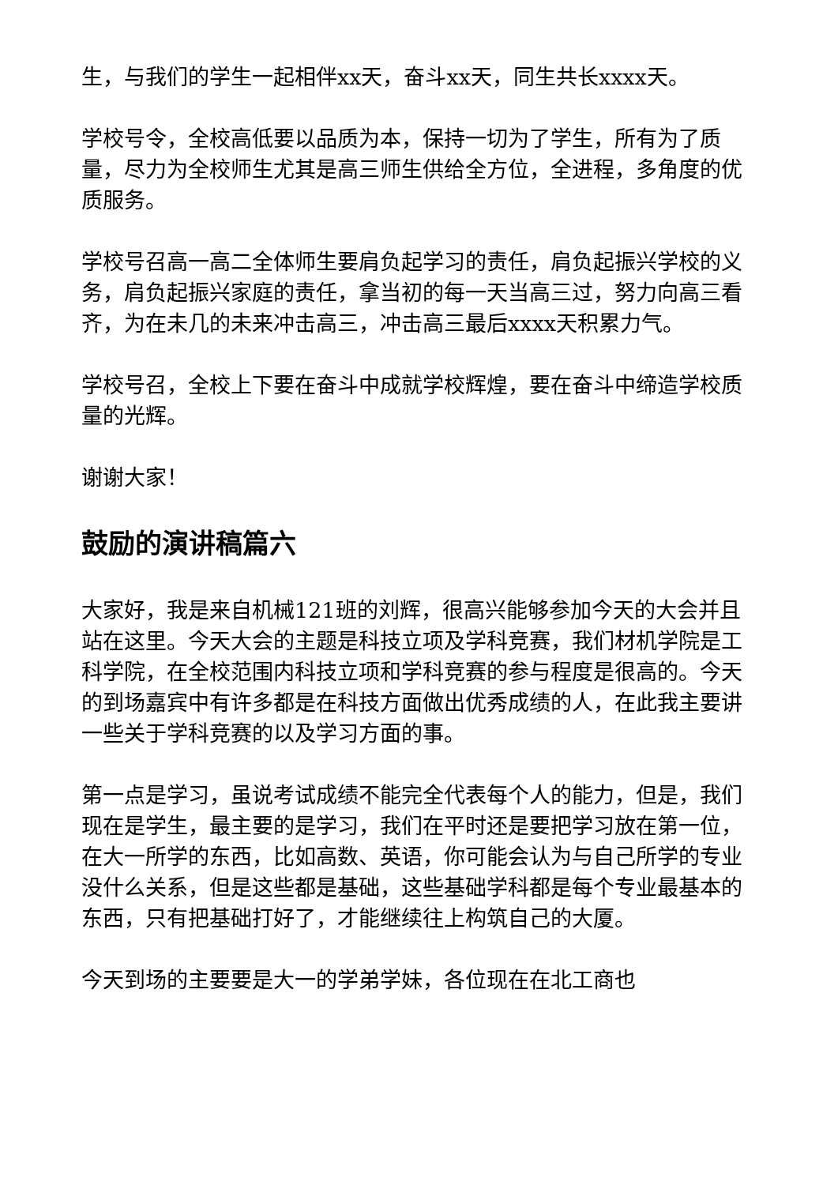生，与我们的学生一起相伴xx天，奋斗xx天，同生共长xxxx天。
学校号令，全校高低要以品质为本，保持一切为了学生，所有为了质量，尽力为全校师生尤其是高三师生供给全方位，全进程，多角度的优质服务。
学校号召高一高二全体师生要肩负起学习的责任，肩负起振兴学校的义务，肩负起振兴家庭的责任，拿当初的每一天当高三过，努力向高三看齐，为在未几的未来冲击高三，冲击高三最后xxxx天积累力气。
学校号召，全校上下要在奋斗中成就学校辉煌，要在奋斗中缔造学校质量的光辉。
谢谢大家！
鼓励的演讲稿篇六
大家好，我是来自机械121班的刘辉，很高兴能够参加今天的大会并且站在这里。今天大会的主题是科技立项及学科竞赛，我们材机学院是工科学院，在全校范围内科技立项和学科竞赛的参与程度是很高的。今天的到场嘉宾中有许多都是在科技方面做出优秀成绩的人，在此我主要讲一些关于学科竞赛的以及学习方面的事。
第一点是学习，虽说考试成绩不能完全代表每个人的能力，但是，我们现在是学生，最主要的是学习，我们在平时还是要把学习放在第一位，在大一所学的东西，比如高数、英语，你可能会认为与自己所学的专业没什么关系，但是这些都是基础，这些基础学科都是每个专业最基本的东西，只有把基础打好了，才能继续往上构筑自己的大厦。
今天到场的主要要是大一的学弟学妹，各位现在在北工商也